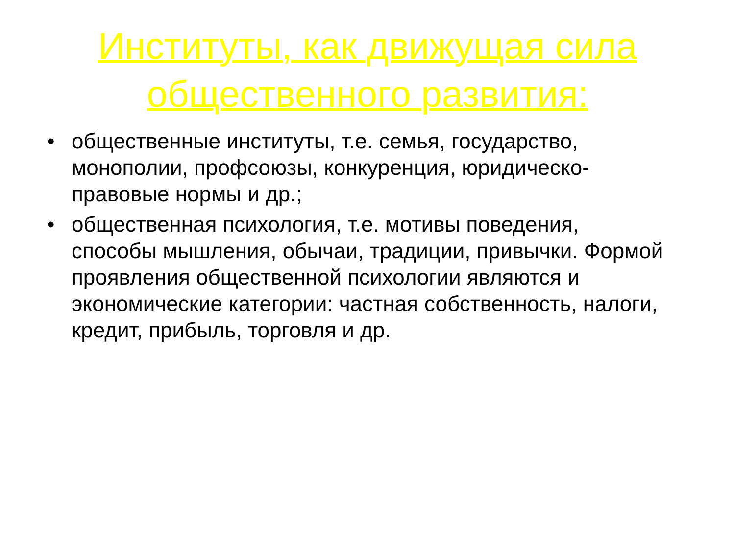Институты, как движущая сила общественного развития:
• общественные институты, т.е. семья, государство, монополии, профсоюзы, конкуренция, юридическо-правовые нормы и др.;
• общественная психология, т.е. мотивы поведения, способы мышления, обычаи, традиции, привычки. Формой проявления общественной психологии являются и экономические категории: частная собственность, налоги, кредит, прибыль, торговля и др.